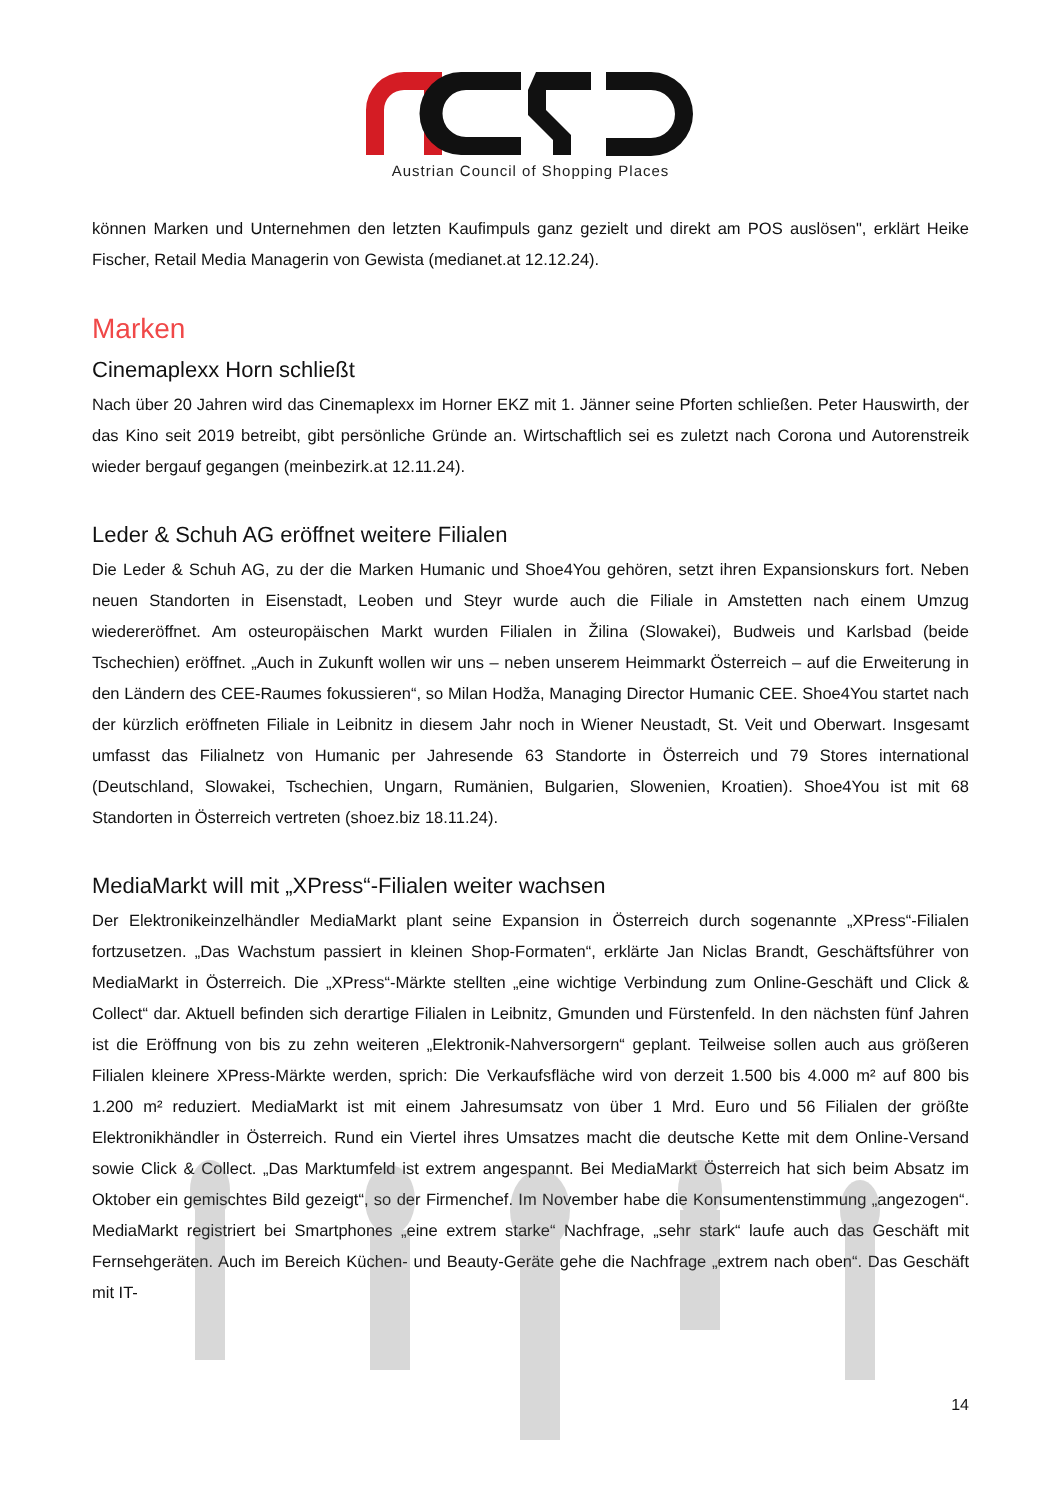Austrian Council of Shopping Places
können Marken und Unternehmen den letzten Kaufimpuls ganz gezielt und direkt am POS auslösen", erklärt Heike Fischer, Retail Media Managerin von Gewista (medianet.at 12.12.24).
Marken
Cinemaplexx Horn schließt
Nach über 20 Jahren wird das Cinemaplexx im Horner EKZ mit 1. Jänner seine Pforten schließen. Peter Hauswirth, der das Kino seit 2019 betreibt, gibt persönliche Gründe an. Wirtschaftlich sei es zuletzt nach Corona und Autorenstreik wieder bergauf gegangen (meinbezirk.at 12.11.24).
Leder & Schuh AG eröffnet weitere Filialen
Die Leder & Schuh AG, zu der die Marken Humanic und Shoe4You gehören, setzt ihren Expansionskurs fort. Neben neuen Standorten in Eisenstadt, Leoben und Steyr wurde auch die Filiale in Amstetten nach einem Umzug wiedereröffnet. Am osteuropäischen Markt wurden Filialen in Žilina (Slowakei), Budweis und Karlsbad (beide Tschechien) eröffnet. „Auch in Zukunft wollen wir uns – neben unserem Heimmarkt Österreich – auf die Erweiterung in den Ländern des CEE-Raumes fokussieren“, so Milan Hodža, Managing Director Humanic CEE. Shoe4You startet nach der kürzlich eröffneten Filiale in Leibnitz in diesem Jahr noch in Wiener Neustadt, St. Veit und Oberwart. Insgesamt umfasst das Filialnetz von Humanic per Jahresende 63 Standorte in Österreich und 79 Stores international (Deutschland, Slowakei, Tschechien, Ungarn, Rumänien, Bulgarien, Slowenien, Kroatien). Shoe4You ist mit 68 Standorten in Österreich vertreten (shoez.biz 18.11.24).
MediaMarkt will mit „XPress“-Filialen weiter wachsen
Der Elektronikeinzelhändler MediaMarkt plant seine Expansion in Österreich durch sogenannte „XPress“-Filialen fortzusetzen. „Das Wachstum passiert in kleinen Shop-Formaten“, erklärte Jan Niclas Brandt, Geschäftsführer von MediaMarkt in Österreich. Die „XPress“-Märkte stellten „eine wichtige Verbindung zum Online-Geschäft und Click & Collect“ dar. Aktuell befinden sich derartige Filialen in Leibnitz, Gmunden und Fürstenfeld. In den nächsten fünf Jahren ist die Eröffnung von bis zu zehn weiteren „Elektronik-Nahversorgern“ geplant. Teilweise sollen auch aus größeren Filialen kleinere XPress-Märkte werden, sprich: Die Verkaufsfläche wird von derzeit 1.500 bis 4.000 m² auf 800 bis 1.200 m² reduziert. MediaMarkt ist mit einem Jahresumsatz von über 1 Mrd. Euro und 56 Filialen der größte Elektronikhändler in Österreich. Rund ein Viertel ihres Umsatzes macht die deutsche Kette mit dem Online-Versand sowie Click & Collect. „Das Marktumfeld ist extrem angespannt. Bei MediaMarkt Österreich hat sich beim Absatz im Oktober ein gemischtes Bild gezeigt“, so der Firmenchef. Im November habe die Konsumentenstimmung „angezogen“. MediaMarkt registriert bei Smartphones „eine extrem starke“ Nachfrage, „sehr stark“ laufe auch das Geschäft mit Fernsehgeräten. Auch im Bereich Küchen- und Beauty-Geräte gehe die Nachfrage „extrem nach oben“. Das Geschäft mit IT-
14